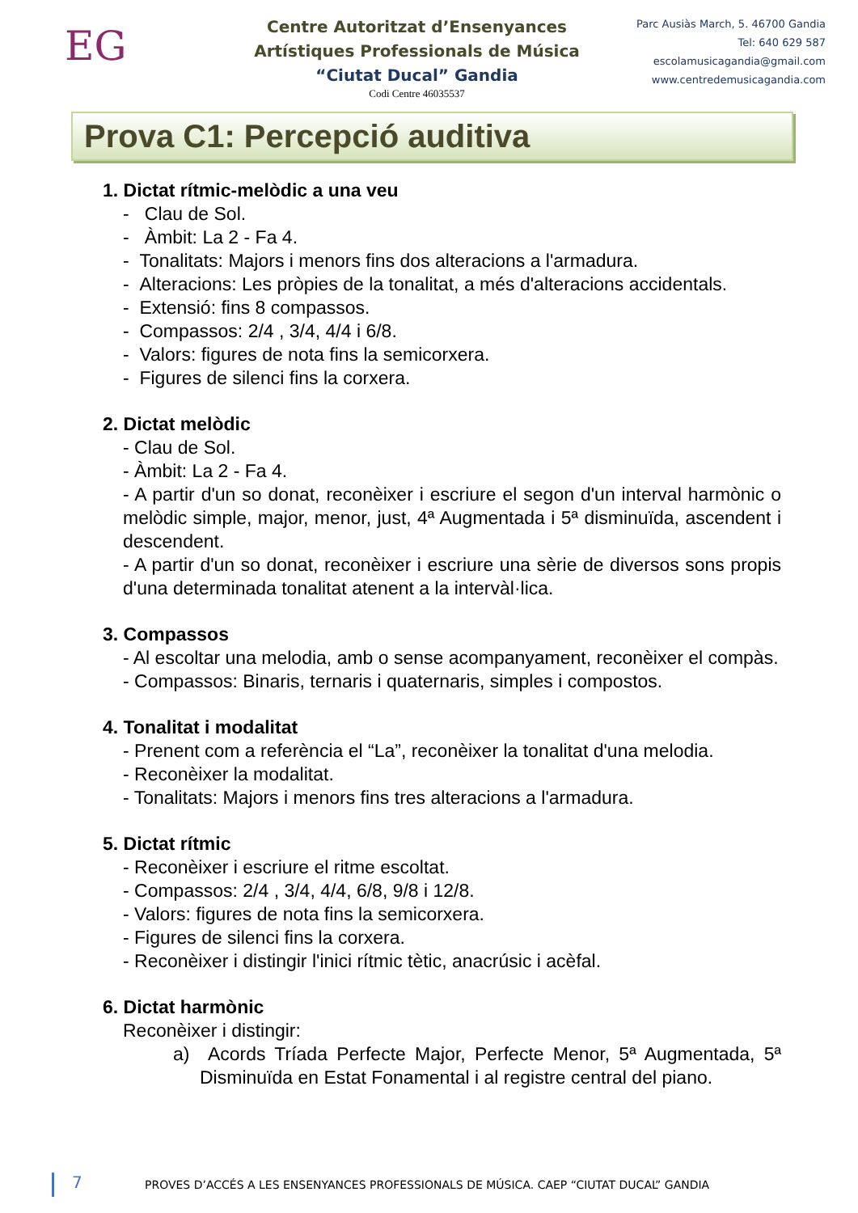EG
Centre Autoritzat d’Ensenyances
Artístiques Professionals de Música
“Ciutat Ducal” Gandia
Codi Centre 46035537
Parc Ausiàs March, 5. 46700 Gandia
Tel: 640 629 587
escolamusicagandia@gmail.com
www.centredemusicagandia.com
Prova C1: Percepció auditiva
1. Dictat rítmic-melòdic a una veu
- Clau de Sol.
- Àmbit: La 2 - Fa 4.
- Tonalitats: Majors i menors fins dos alteracions a l'armadura.
- Alteracions: Les pròpies de la tonalitat, a més d'alteracions accidentals.
- Extensió: fins 8 compassos.
- Compassos: 2/4 , 3/4, 4/4 i 6/8.
- Valors: figures de nota fins la semicorxera.
- Figures de silenci fins la corxera.
2. Dictat melòdic
- Clau de Sol.
- Àmbit: La 2 - Fa 4.
- A partir d'un so donat, reconèixer i escriure el segon d'un interval harmònic o melòdic simple, major, menor, just, 4ª Augmentada i 5ª disminuïda, ascendent i descendent.
- A partir d'un so donat, reconèixer i escriure una sèrie de diversos sons propis d'una determinada tonalitat atenent a la intervàl·lica.
3. Compassos
- Al escoltar una melodia, amb o sense acompanyament, reconèixer el compàs.
- Compassos: Binaris, ternaris i quaternaris, simples i compostos.
4. Tonalitat i modalitat
- Prenent com a referència el “La”, reconèixer la tonalitat d'una melodia.
- Reconèixer la modalitat.
- Tonalitats: Majors i menors fins tres alteracions a l'armadura.
5. Dictat rítmic
- Reconèixer i escriure el ritme escoltat.
- Compassos: 2/4 , 3/4, 4/4, 6/8, 9/8 i 12/8.
- Valors: figures de nota fins la semicorxera.
- Figures de silenci fins la corxera.
- Reconèixer i distingir l'inici rítmic tètic, anacrúsic i acèfal.
6. Dictat harmònic
Reconèixer i distingir:
a) Acords Tríada Perfecte Major, Perfecte Menor, 5ª Augmentada, 5ª Disminuïda en Estat Fonamental i al registre central del piano.
7
PROVES D’ACCÉS A LES ENSENYANCES PROFESSIONALS DE MÚSICA. CAEP “CIUTAT DUCAL” GANDIA